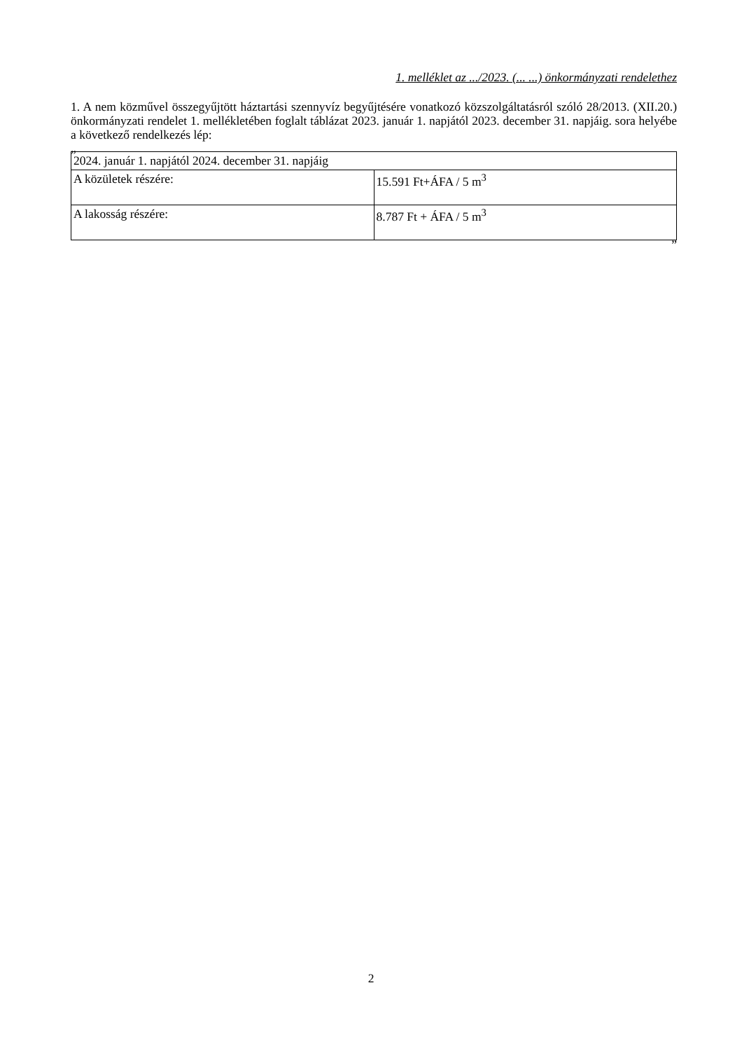1. melléklet az .../2023. (... ...) önkormányzati rendelethez
1. A nem közművel összegyűjtött háztartási szennyvíz begyűjtésére vonatkozó közszolgáltatásról szóló 28/2013. (XII.20.) önkormányzati rendelet 1. mellékletében foglalt táblázat 2023. január 1. napjától 2023. december 31. napjáig. sora helyébe a következő rendelkezés lép:
„
| 2024. január 1. napjától 2024. december 31. napjáig | |
| A közületek részére: | 15.591 Ft+ÁFA / 5 m<sup>3</sup> |
| A lakosság részére: | 8.787 Ft + ÁFA / 5 m<sup>3</sup> |
”
2